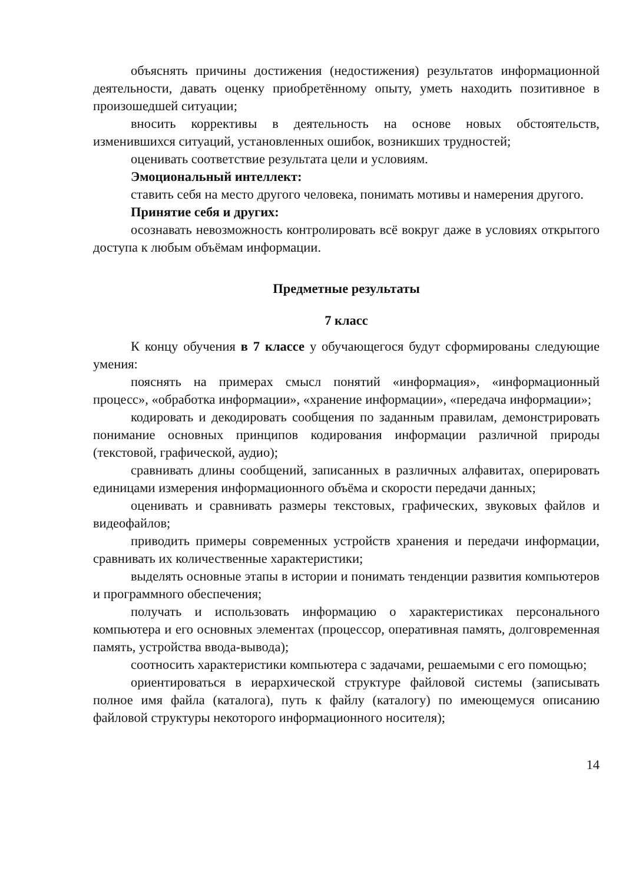объяснять причины достижения (недостижения) результатов информационной деятельности, давать оценку приобретённому опыту, уметь находить позитивное в произошедшей ситуации;
вносить коррективы в деятельность на основе новых обстоятельств, изменившихся ситуаций, установленных ошибок, возникших трудностей;
оценивать соответствие результата цели и условиям.
Эмоциональный интеллект:
ставить себя на место другого человека, понимать мотивы и намерения другого.
Принятие себя и других:
осознавать невозможность контролировать всё вокруг даже в условиях открытого доступа к любым объёмам информации.
Предметные результаты
7 класс
К концу обучения в 7 классе у обучающегося будут сформированы следующие умения:
пояснять на примерах смысл понятий «информация», «информационный процесс», «обработка информации», «хранение информации», «передача информации»;
кодировать и декодировать сообщения по заданным правилам, демонстрировать понимание основных принципов кодирования информации различной природы (текстовой, графической, аудио);
сравнивать длины сообщений, записанных в различных алфавитах, оперировать единицами измерения информационного объёма и скорости передачи данных;
оценивать и сравнивать размеры текстовых, графических, звуковых файлов и видеофайлов;
приводить примеры современных устройств хранения и передачи информации, сравнивать их количественные характеристики;
выделять основные этапы в истории и понимать тенденции развития компьютеров и программного обеспечения;
получать и использовать информацию о характеристиках персонального компьютера и его основных элементах (процессор, оперативная память, долговременная память, устройства ввода-вывода);
соотносить характеристики компьютера с задачами, решаемыми с его помощью;
ориентироваться в иерархической структуре файловой системы (записывать полное имя файла (каталога), путь к файлу (каталогу) по имеющемуся описанию файловой структуры некоторого информационного носителя);
14